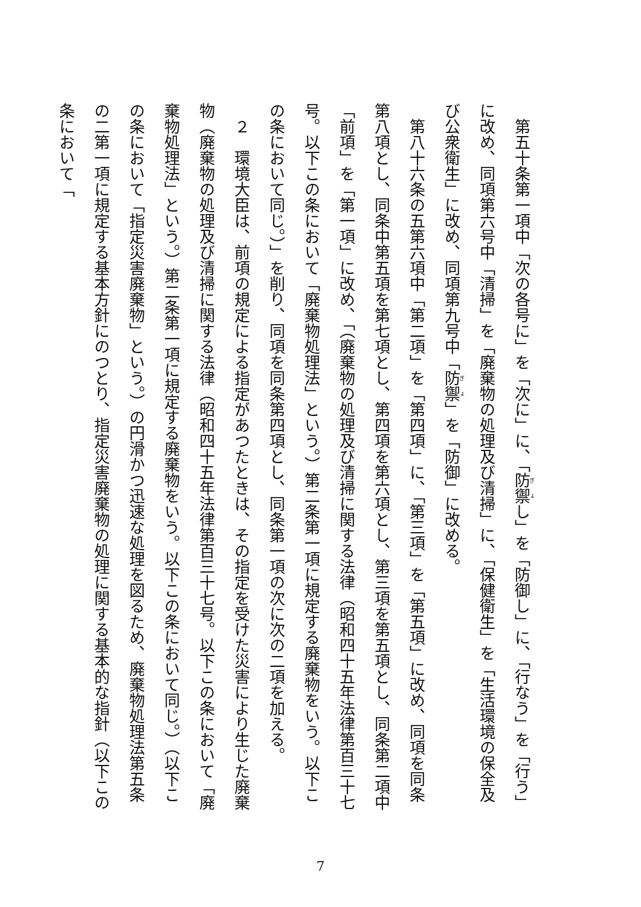第五十条第一項中「次の各号に」を「次に」に、「防禦し」を「防御し」に、「行なう」を「行う」に改め、同項第六号中「清掃」を「廃棄物の処理及び清掃」に、「保健衛生」を「生活環境の保全及び公衆衛生」に改め、同項第九号中「防禦」を「防御」に改める。
第八十六条の五第六項中「第二項」を「第四項」に、「第三項」を「第五項」に改め、同項を同条第八項とし、同条中第五項を第七項とし、第四項を第六項とし、第三項を第五項とし、同条第二項中「前項」を「第一項」に改め、「（廃棄物の処理及び清掃に関する法律（昭和四十五年法律第百三十七号。以下この条において「廃棄物処理法」という。）第二条第一項に規定する廃棄物をいう。以下この条において同じ。）」を削り、同項を同条第四項とし、同条第一項の次に次の二項を加える。
２　環境大臣は、前項の規定による指定があつたときは、その指定を受けた災害により生じた廃棄物（廃棄物の処理及び清掃に関する法律（昭和四十五年法律第百三十七号。以下この条において「廃棄物処理法」という。）第二条第一項に規定する廃棄物をいう。以下この条において同じ。）（以下この条において「指定災害廃棄物」という。）の円滑かつ迅速な処理を図るため、廃棄物処理法第五条の二第一項に規定する基本方針にのつとり、指定災害廃棄物の処理に関する基本的な指針（以下この条において「
7